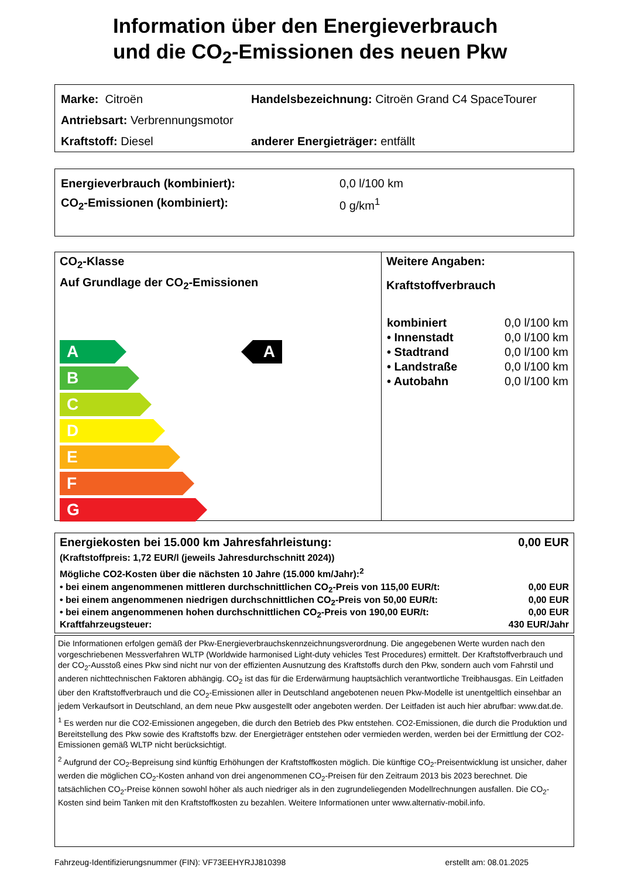Information über den Energieverbrauch
und die CO<sub>2</sub>-Emissionen des neuen Pkw
Marke: Citroën Handelsbezeichnung: Citroën Grand C4 SpaceTourer
Antriebsart: Verbrennungsmotor
Kraftstoff: Diesel anderer Energieträger: entfällt
Energieverbrauch (kombiniert): 0,0 l/100 km
CO<sub>2</sub>-Emissionen (kombiniert): 0 g/km<sup>1</sup>
CO<sub>2</sub>-Klasse
Auf Grundlage der CO<sub>2</sub>-Emissionen
A
B
C
D
E
F
G
A
Weitere Angaben:
Kraftstoffverbrauch
| kombiniert | 0,0 l/100 km |
| • Innenstadt | 0,0 l/100 km |
| • Stadtrand | 0,0 l/100 km |
| • Landstraße | 0,0 l/100 km |
| • Autobahn | 0,0 l/100 km |
Energiekosten bei 15.000 km Jahresfahrleistung: 0,00 EUR
(Kraftstoffpreis: 1,72 EUR/l (jeweils Jahresdurchschnitt 2024))
Mögliche CO2-Kosten über die nächsten 10 Jahre (15.000 km/Jahr):<sup>2</sup>
• bei einem angenommenen mittleren durchschnittlichen CO<sub>2</sub>-Preis von 115,00 EUR/t: 0,00 EUR
• bei einem angenommenen niedrigen durchschnittlichen CO<sub>2</sub>-Preis von 50,00 EUR/t: 0,00 EUR
• bei einem angenommenen hohen durchschnittlichen CO<sub>2</sub>-Preis von 190,00 EUR/t: 0,00 EUR
Kraftfahrzeugsteuer: 430 EUR/Jahr
Die Informationen erfolgen gemäß der Pkw-Energieverbrauchskennzeichnungsverordnung. Die angegebenen Werte wurden nach den vorgeschriebenen Messverfahren WLTP (Worldwide harmonised Light-duty vehicles Test Procedures) ermittelt. Der Kraftstoffverbrauch und der CO<sub>2</sub>-Ausstoß eines Pkw sind nicht nur von der effizienten Ausnutzung des Kraftstoffs durch den Pkw, sondern auch vom Fahrstil und anderen nichttechnischen Faktoren abhängig. CO<sub>2</sub> ist das für die Erderwärmung hauptsächlich verantwortliche Treibhausgas. Ein Leitfaden über den Kraftstoffverbrauch und die CO<sub>2</sub>-Emissionen aller in Deutschland angebotenen neuen Pkw-Modelle ist unentgeltlich einsehbar an jedem Verkaufsort in Deutschland, an dem neue Pkw ausgestellt oder angeboten werden. Der Leitfaden ist auch hier abrufbar: www.dat.de.
<sup>1</sup> Es werden nur die CO2-Emissionen angegeben, die durch den Betrieb des Pkw entstehen. CO2-Emissionen, die durch die Produktion und Bereitstellung des Pkw sowie des Kraftstoffs bzw. der Energieträger entstehen oder vermieden werden, werden bei der Ermittlung der CO2-Emissionen gemäß WLTP nicht berücksichtigt.
<sup>2</sup> Aufgrund der CO<sub>2</sub>-Bepreisung sind künftig Erhöhungen der Kraftstoffkosten möglich. Die künftige CO<sub>2</sub>-Preisentwicklung ist unsicher, daher werden die möglichen CO<sub>2</sub>-Kosten anhand von drei angenommenen CO<sub>2</sub>-Preisen für den Zeitraum 2013 bis 2023 berechnet. Die tatsächlichen CO<sub>2</sub>-Preise können sowohl höher als auch niedriger als in den zugrundeliegenden Modellrechnungen ausfallen. Die CO<sub>2</sub>-Kosten sind beim Tanken mit den Kraftstoffkosten zu bezahlen. Weitere Informationen unter www.alternativ-mobil.info.
Fahrzeug-Identifizierungsnummer (FIN): VF73EEHYRJJ810398 erstellt am: 08.01.2025